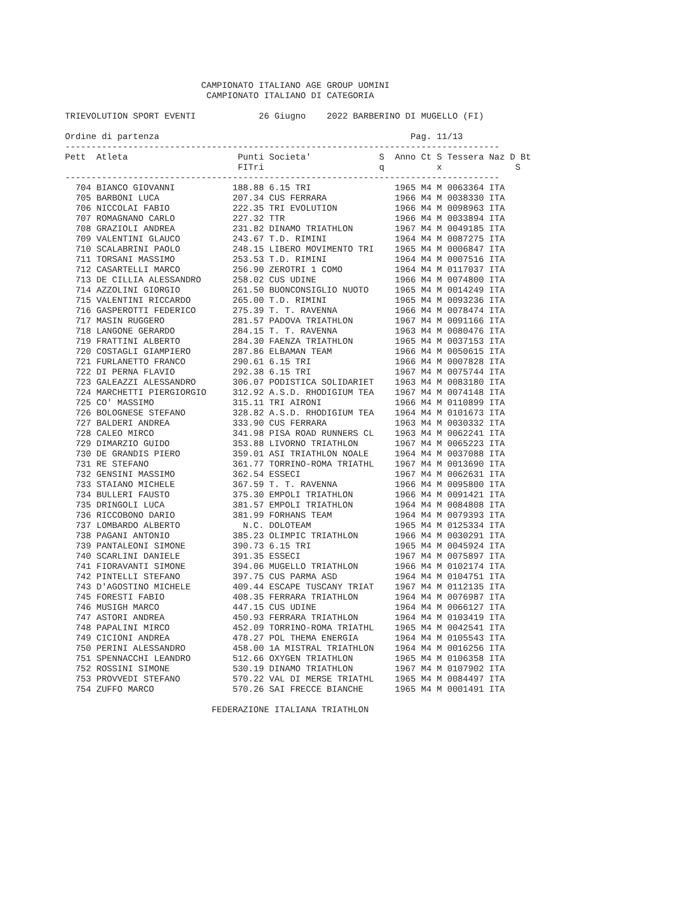CAMPIONATO ITALIANO AGE GROUP UOMINI
                           CAMPIONATO ITALIANO DI CATEGORIA

TRIEVOLUTION SPORT EVENTI            26 Giugno    2022 BARBERINO DI MUGELLO (FI)

Ordine di partenza                                                Pag. 11/13
-----------------------------------------------------------------------------------
Pett  Atleta                     Punti Societa'             S  Anno Ct S Tessera Naz D Bt
                                 FITri                      q          x              S
-----------------------------------------------------------------------------------
  704 BIANCO GIOVANNI           188.88 6.15 TRI                1965 M4 M 0063364 ITA
  705 BARBONI LUCA              207.34 CUS FERRARA             1966 M4 M 0038330 ITA
  706 NICCOLAI FABIO            222.35 TRI EVOLUTION           1966 M4 M 0098963 ITA
  707 ROMAGNANO CARLO           227.32 TTR                     1966 M4 M 0033894 ITA
  708 GRAZIOLI ANDREA           231.82 DINAMO TRIATHLON        1967 M4 M 0049185 ITA
  709 VALENTINI GLAUCO          243.67 T.D. RIMINI             1964 M4 M 0087275 ITA
  710 SCALABRINI PAOLO          248.15 LIBERO MOVIMENTO TRI    1965 M4 M 0006847 ITA
  711 TORSANI MASSIMO           253.53 T.D. RIMINI             1964 M4 M 0007516 ITA
  712 CASARTELLI MARCO          256.90 ZEROTRI 1 COMO          1964 M4 M 0117037 ITA
  713 DE CILLIA ALESSANDRO      258.02 CUS UDINE               1966 M4 M 0074800 ITA
  714 AZZOLINI GIORGIO          261.50 BUONCONSIGLIO NUOTO     1965 M4 M 0014249 ITA
  715 VALENTINI RICCARDO        265.00 T.D. RIMINI             1965 M4 M 0093236 ITA
  716 GASPEROTTI FEDERICO       275.39 T. T. RAVENNA           1966 M4 M 0078474 ITA
  717 MASIN RUGGERO             281.57 PADOVA TRIATHLON        1967 M4 M 0091166 ITA
  718 LANGONE GERARDO           284.15 T. T. RAVENNA           1963 M4 M 0080476 ITA
  719 FRATTINI ALBERTO          284.30 FAENZA TRIATHLON        1965 M4 M 0037153 ITA
  720 COSTAGLI GIAMPIERO        287.86 ELBAMAN TEAM            1966 M4 M 0050615 ITA
  721 FURLANETTO FRANCO         290.61 6.15 TRI                1966 M4 M 0007828 ITA
  722 DI PERNA FLAVIO           292.38 6.15 TRI                1967 M4 M 0075744 ITA
  723 GALEAZZI ALESSANDRO       306.07 PODISTICA SOLIDARIET    1963 M4 M 0083180 ITA
  724 MARCHETTI PIERGIORGIO     312.92 A.S.D. RHODIGIUM TEA    1967 M4 M 0074148 ITA
  725 CO' MASSIMO               315.11 TRI AIRONI              1966 M4 M 0110899 ITA
  726 BOLOGNESE STEFANO         328.82 A.S.D. RHODIGIUM TEA    1964 M4 M 0101673 ITA
  727 BALDERI ANDREA            333.90 CUS FERRARA             1963 M4 M 0030332 ITA
  728 CALEO MIRCO               341.98 PISA ROAD RUNNERS CL    1963 M4 M 0062241 ITA
  729 DIMARZIO GUIDO            353.88 LIVORNO TRIATHLON       1967 M4 M 0065223 ITA
  730 DE GRANDIS PIERO          359.01 ASI TRIATHLON NOALE     1964 M4 M 0037088 ITA
  731 RE STEFANO                361.77 TORRINO-ROMA TRIATHL    1967 M4 M 0013690 ITA
  732 GENSINI MASSIMO           362.54 ESSECI                  1967 M4 M 0062631 ITA
  733 STAIANO MICHELE           367.59 T. T. RAVENNA           1966 M4 M 0095800 ITA
  734 BULLERI FAUSTO            375.30 EMPOLI TRIATHLON        1966 M4 M 0091421 ITA
  735 DRINGOLI LUCA             381.57 EMPOLI TRIATHLON        1964 M4 M 0084808 ITA
  736 RICCOBONO DARIO           381.99 FORHANS TEAM            1964 M4 M 0079393 ITA
  737 LOMBARDO ALBERTO            N.C. DOLOTEAM                1965 M4 M 0125334 ITA
  738 PAGANI ANTONIO            385.23 OLIMPIC TRIATHLON       1966 M4 M 0030291 ITA
  739 PANTALEONI SIMONE         390.73 6.15 TRI                1965 M4 M 0045924 ITA
  740 SCARLINI DANIELE          391.35 ESSECI                  1967 M4 M 0075897 ITA
  741 FIORAVANTI SIMONE         394.06 MUGELLO TRIATHLON       1966 M4 M 0102174 ITA
  742 PINTELLI STEFANO          397.75 CUS PARMA ASD           1964 M4 M 0104751 ITA
  743 D'AGOSTINO MICHELE        409.44 ESCAPE TUSCANY TRIAT    1967 M4 M 0112135 ITA
  745 FORESTI FABIO             408.35 FERRARA TRIATHLON       1964 M4 M 0076987 ITA
  746 MUSIGH MARCO              447.15 CUS UDINE               1964 M4 M 0066127 ITA
  747 ASTORI ANDREA             450.93 FERRARA TRIATHLON       1964 M4 M 0103419 ITA
  748 PAPALINI MIRCO            452.09 TORRINO-ROMA TRIATHL    1965 M4 M 0042541 ITA
  749 CICIONI ANDREA            478.27 POL THEMA ENERGIA       1964 M4 M 0105543 ITA
  750 PERINI ALESSANDRO         458.00 1A MISTRAL TRIATHLON    1964 M4 M 0016256 ITA
  751 SPENNACCHI LEANDRO        512.66 OXYGEN TRIATHLON        1965 M4 M 0106358 ITA
  752 ROSSINI SIMONE            530.19 DINAMO TRIATHLON        1967 M4 M 0107902 ITA
  753 PROVVEDI STEFANO          570.22 VAL DI MERSE TRIATHL    1965 M4 M 0084497 ITA
  754 ZUFFO MARCO               570.26 SAI FRECCE BIANCHE      1965 M4 M 0001491 ITA

                            FEDERAZIONE ITALIANA TRIATHLON